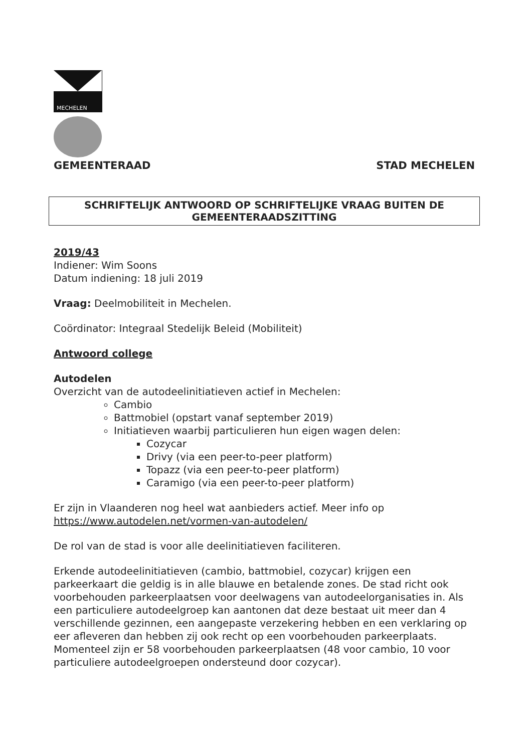MECHELEN
GEMEENTERAAD STAD MECHELEN
SCHRIFTELIJK ANTWOORD OP SCHRIFTELIJKE VRAAG BUITEN DE
GEMEENTERAADSZITTING
2019/43
Indiener: Wim Soons
Datum indiening: 18 juli 2019
Vraag: Deelmobiliteit in Mechelen.
Coördinator: Integraal Stedelijk Beleid (Mobiliteit)
Antwoord college
Autodelen
Overzicht van de autodeelinitiatieven actief in Mechelen:
Cambio
Battmobiel (opstart vanaf september 2019)
Initiatieven waarbij particulieren hun eigen wagen delen:
Cozycar
Drivy (via een peer-to-peer platform)
Topazz (via een peer-to-peer platform)
Caramigo (via een peer-to-peer platform)
Er zijn in Vlaanderen nog heel wat aanbieders actief. Meer info op
https://www.autodelen.net/vormen-van-autodelen/
De rol van de stad is voor alle deelinitiatieven faciliteren.
Erkende autodeelinitiatieven (cambio, battmobiel, cozycar) krijgen een parkeerkaart die geldig is in alle blauwe en betalende zones. De stad richt ook voorbehouden parkeerplaatsen voor deelwagens van autodeelorganisaties in. Als een particuliere autodeelgroep kan aantonen dat deze bestaat uit meer dan 4 verschillende gezinnen, een aangepaste verzekering hebben en een verklaring op eer afleveren dan hebben zij ook recht op een voorbehouden parkeerplaats.
Momenteel zijn er 58 voorbehouden parkeerplaatsen (48 voor cambio, 10 voor particuliere autodeelgroepen ondersteund door cozycar).